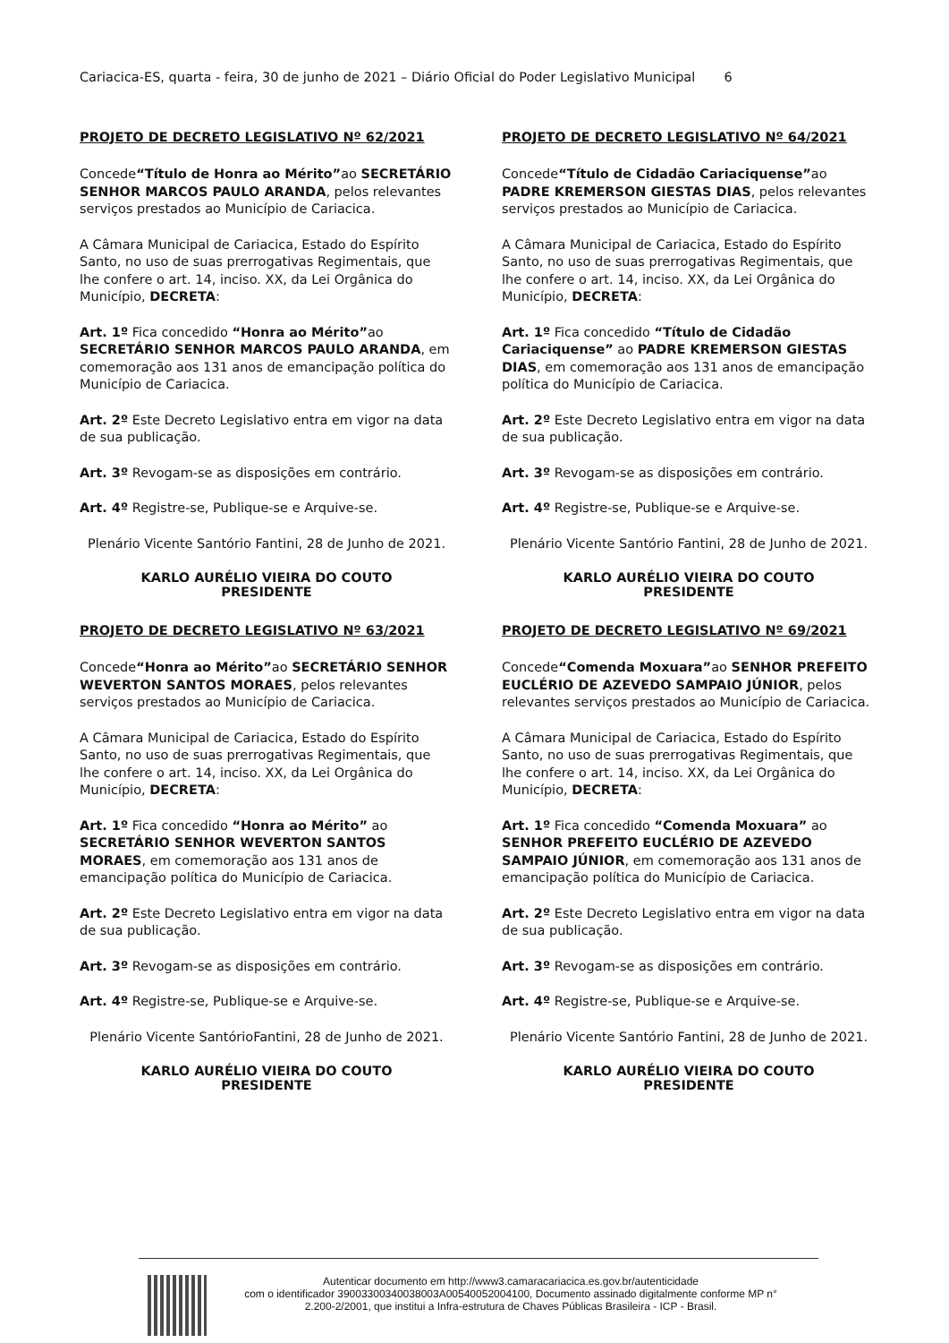Cariacica-ES, quarta - feira, 30 de junho de 2021 – Diário Oficial do Poder Legislativo Municipal 6
PROJETO DE DECRETO LEGISLATIVO Nº 62/2021
Concede“Título de Honra ao Mérito”ao SECRETÁRIO SENHOR MARCOS PAULO ARANDA, pelos relevantes serviços prestados ao Município de Cariacica.
A Câmara Municipal de Cariacica, Estado do Espírito Santo, no uso de suas prerrogativas Regimentais, que lhe confere o art. 14, inciso. XX, da Lei Orgânica do Município, DECRETA:
Art. 1º Fica concedido “Honra ao Mérito”ao SECRETÁRIO SENHOR MARCOS PAULO ARANDA, em comemoração aos 131 anos de emancipação política do Município de Cariacica.
Art. 2º Este Decreto Legislativo entra em vigor na data de sua publicação.
Art. 3º Revogam-se as disposições em contrário.
Art. 4º Registre-se, Publique-se e Arquive-se.
Plenário Vicente Santório Fantini, 28 de Junho de 2021.
KARLO AURÉLIO VIEIRA DO COUTO
PRESIDENTE
PROJETO DE DECRETO LEGISLATIVO Nº 63/2021
Concede“Honra ao Mérito”ao SECRETÁRIO SENHOR WEVERTON SANTOS MORAES, pelos relevantes serviços prestados ao Município de Cariacica.
A Câmara Municipal de Cariacica, Estado do Espírito Santo, no uso de suas prerrogativas Regimentais, que lhe confere o art. 14, inciso. XX, da Lei Orgânica do Município, DECRETA:
Art. 1º Fica concedido “Honra ao Mérito” ao SECRETÁRIO SENHOR WEVERTON SANTOS MORAES, em comemoração aos 131 anos de emancipação política do Município de Cariacica.
Art. 2º Este Decreto Legislativo entra em vigor na data de sua publicação.
Art. 3º Revogam-se as disposições em contrário.
Art. 4º Registre-se, Publique-se e Arquive-se.
Plenário Vicente SantórioFantini, 28 de Junho de 2021.
KARLO AURÉLIO VIEIRA DO COUTO
PRESIDENTE
PROJETO DE DECRETO LEGISLATIVO Nº 64/2021
Concede“Título de Cidadão Cariaciquense”ao PADRE KREMERSON GIESTAS DIAS, pelos relevantes serviços prestados ao Município de Cariacica.
A Câmara Municipal de Cariacica, Estado do Espírito Santo, no uso de suas prerrogativas Regimentais, que lhe confere o art. 14, inciso. XX, da Lei Orgânica do Município, DECRETA:
Art. 1º Fica concedido “Título de Cidadão Cariaciquense” ao PADRE KREMERSON GIESTAS DIAS, em comemoração aos 131 anos de emancipação política do Município de Cariacica.
Art. 2º Este Decreto Legislativo entra em vigor na data de sua publicação.
Art. 3º Revogam-se as disposições em contrário.
Art. 4º Registre-se, Publique-se e Arquive-se.
Plenário Vicente Santório Fantini, 28 de Junho de 2021.
KARLO AURÉLIO VIEIRA DO COUTO
PRESIDENTE
PROJETO DE DECRETO LEGISLATIVO Nº 69/2021
Concede“Comenda Moxuara”ao SENHOR PREFEITO EUCLÉRIO DE AZEVEDO SAMPAIO JÚNIOR, pelos relevantes serviços prestados ao Município de Cariacica.
A Câmara Municipal de Cariacica, Estado do Espírito Santo, no uso de suas prerrogativas Regimentais, que lhe confere o art. 14, inciso. XX, da Lei Orgânica do Município, DECRETA:
Art. 1º Fica concedido “Comenda Moxuara” ao SENHOR PREFEITO EUCLÉRIO DE AZEVEDO SAMPAIO JÚNIOR, em comemoração aos 131 anos de emancipação política do Município de Cariacica.
Art. 2º Este Decreto Legislativo entra em vigor na data de sua publicação.
Art. 3º Revogam-se as disposições em contrário.
Art. 4º Registre-se, Publique-se e Arquive-se.
Plenário Vicente Santório Fantini, 28 de Junho de 2021.
KARLO AURÉLIO VIEIRA DO COUTO
PRESIDENTE
Autenticar documento em http://www3.camaracariacica.es.gov.br/autenticidade
com o identificador 39003300340038003A00540052004100, Documento assinado digitalmente conforme MP n° 2.200-2/2001, que institui a Infra-estrutura de Chaves Públicas Brasileira - ICP - Brasil.